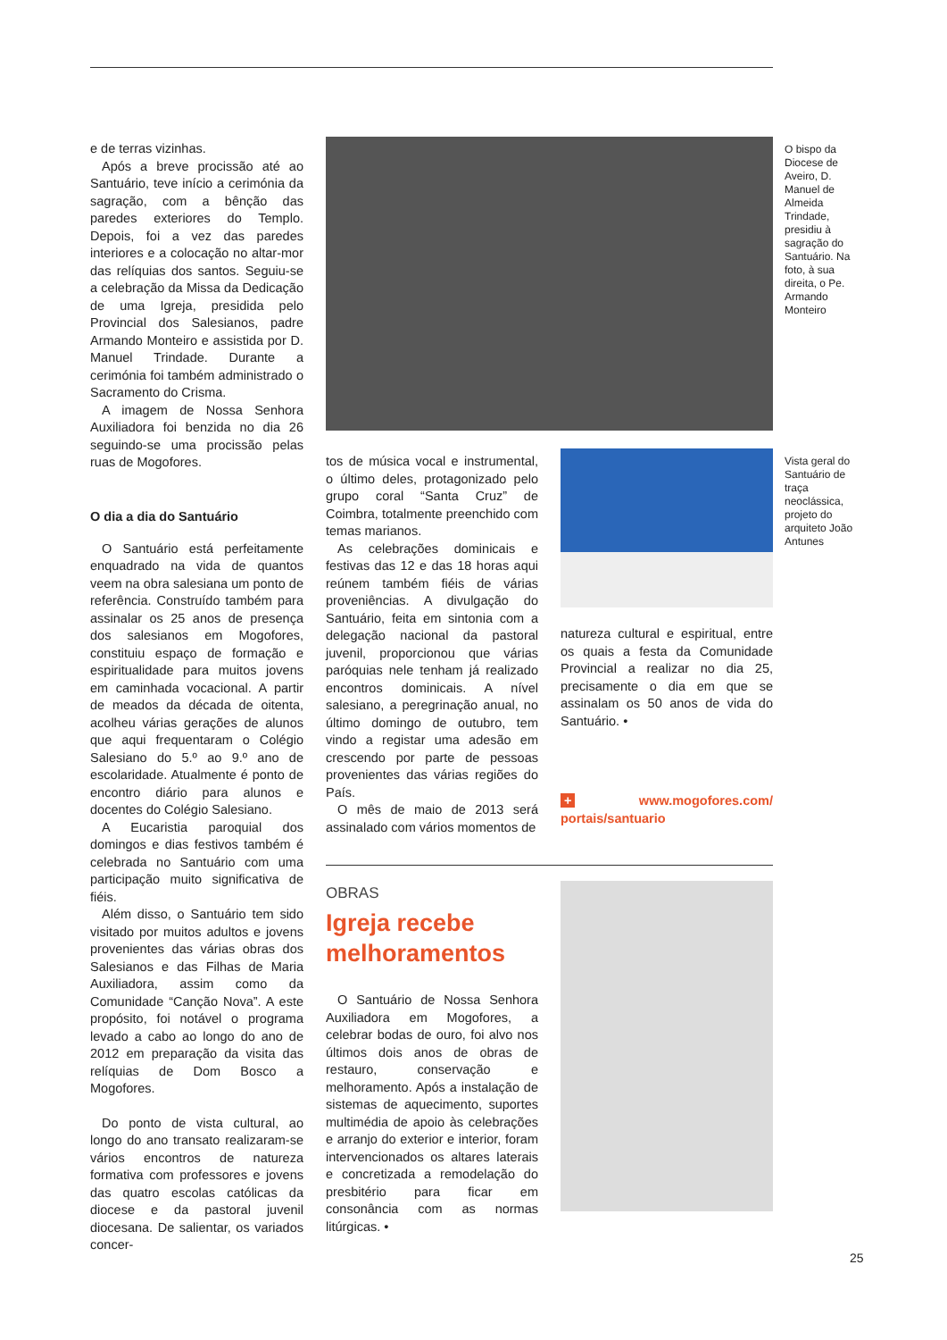e de terras vizinhas.
Após a breve procissão até ao Santuário, teve início a cerimónia da sagração, com a bênção das paredes exteriores do Templo. Depois, foi a vez das paredes interiores e a colocação no altar-mor das relíquias dos santos. Seguiu-se a celebração da Missa da Dedicação de uma Igreja, presidida pelo Provincial dos Salesianos, padre Armando Monteiro e assistida por D. Manuel Trindade. Durante a cerimónia foi também administrado o Sacramento do Crisma.
A imagem de Nossa Senhora Auxiliadora foi benzida no dia 26 seguindo-se uma procissão pelas ruas de Mogofores.
O dia a dia do Santuário
O Santuário está perfeitamente enquadrado na vida de quantos veem na obra salesiana um ponto de referência. Construído também para assinalar os 25 anos de presença dos salesianos em Mogofores, constituiu espaço de formação e espiritualidade para muitos jovens em caminhada vocacional. A partir de meados da década de oitenta, acolheu várias gerações de alunos que aqui frequentaram o Colégio Salesiano do 5.º ao 9.º ano de escolaridade. Atualmente é ponto de encontro diário para alunos e docentes do Colégio Salesiano.
A Eucaristia paroquial dos domingos e dias festivos também é celebrada no Santuário com uma participação muito significativa de fiéis.
Além disso, o Santuário tem sido visitado por muitos adultos e jovens provenientes das várias obras dos Salesianos e das Filhas de Maria Auxiliadora, assim como da Comunidade “Canção Nova”. A este propósito, foi notável o programa levado a cabo ao longo do ano de 2012 em preparação da visita das relíquias de Dom Bosco a Mogofores.
Do ponto de vista cultural, ao longo do ano transato realizaram-se vários encontros de natureza formativa com professores e jovens das quatro escolas católicas da diocese e da pastoral juvenil diocesana. De salientar, os variados concer-
O bispo da Diocese de Aveiro, D. Manuel de Almeida Trindade, presidiu à sagração do Santuário. Na foto, à sua direita, o Pe. Armando Monteiro
tos de música vocal e instrumental, o último deles, protagonizado pelo grupo coral “Santa Cruz” de Coimbra, totalmente preenchido com temas marianos.
As celebrações dominicais e festivas das 12 e das 18 horas aqui reúnem também fiéis de várias proveniências. A divulgação do Santuário, feita em sintonia com a delegação nacional da pastoral juvenil, proporcionou que várias paróquias nele tenham já realizado encontros dominicais. A nível salesiano, a peregrinação anual, no último domingo de outubro, tem vindo a registar uma adesão em crescendo por parte de pessoas provenientes das várias regiões do País.
O mês de maio de 2013 será assinalado com vários momentos de
Vista geral do Santuário de traça neoclássica, projeto do arquiteto João Antunes
natureza cultural e espiritual, entre os quais a festa da Comunidade Provincial a realizar no dia 25, precisamente o dia em que se assinalam os 50 anos de vida do Santuário. •
+ www.mogofores.com/ portais/santuario
OBRAS
Igreja recebe melhoramentos
O Santuário de Nossa Senhora Auxiliadora em Mogofores, a celebrar bodas de ouro, foi alvo nos últimos dois anos de obras de restauro, conservação e melhoramento. Após a instalação de sistemas de aquecimento, suportes multimédia de apoio às celebrações e arranjo do exterior e interior, foram intervencionados os altares laterais e concretizada a remodelação do presbitério para ficar em consonância com as normas litúrgicas. •
25